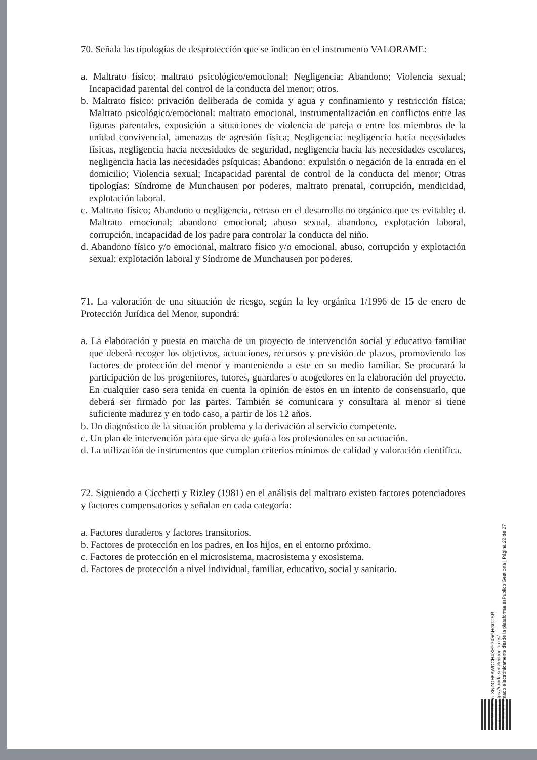70. Señala las tipologías de desprotección que se indican en el instrumento VALORAME:
a. Maltrato físico; maltrato psicológico/emocional; Negligencia; Abandono; Violencia sexual; Incapacidad parental del control de la conducta del menor; otros.
b. Maltrato físico: privación deliberada de comida y agua y confinamiento y restricción física; Maltrato psicológico/emocional: maltrato emocional, instrumentalización en conflictos entre las figuras parentales, exposición a situaciones de violencia de pareja o entre los miembros de la unidad convivencial, amenazas de agresión física; Negligencia: negligencia hacia necesidades físicas, negligencia hacia necesidades de seguridad, negligencia hacia las necesidades escolares, negligencia hacia las necesidades psíquicas; Abandono: expulsión o negación de la entrada en el domicilio; Violencia sexual; Incapacidad parental de control de la conducta del menor; Otras tipologías: Síndrome de Munchausen por poderes, maltrato prenatal, corrupción, mendicidad, explotación laboral.
c. Maltrato físico; Abandono o negligencia, retraso en el desarrollo no orgánico que es evitable; d. Maltrato emocional; abandono emocional; abuso sexual, abandono, explotación laboral, corrupción, incapacidad de los padre para controlar la conducta del niño.
d. Abandono físico y/o emocional, maltrato físico y/o emocional, abuso, corrupción y explotación sexual; explotación laboral y Síndrome de Munchausen por poderes.
71. La valoración de una situación de riesgo, según la ley orgánica 1/1996 de 15 de enero de Protección Jurídica del Menor, supondrá:
a. La elaboración y puesta en marcha de un proyecto de intervención social y educativo familiar que deberá recoger los objetivos, actuaciones, recursos y previsión de plazos, promoviendo los factores de protección del menor y manteniendo a este en su medio familiar. Se procurará la participación de los progenitores, tutores, guardares o acogedores en la elaboración del proyecto. En cualquier caso sera tenida en cuenta la opinión de estos en un intento de consensuarlo, que deberá ser firmado por las partes. También se comunicara y consultara al menor si tiene suficiente madurez y en todo caso, a partir de los 12 años.
b. Un diagnóstico de la situación problema y la derivación al servicio competente.
c. Un plan de intervención para que sirva de guía a los profesionales en su actuación.
d. La utilización de instrumentos que cumplan criterios mínimos de calidad y valoración científica.
72. Siguiendo a Cicchetti y Rizley (1981) en el análisis del maltrato existen factores potenciadores y factores compensatorios y señalan en cada categoría:
a. Factores duraderos y factores transitorios.
b. Factores de protección en los padres, en los hijos, en el entorno próximo.
c. Factores de protección en el microsistema, macrosistema y exosistema.
d. Factores de protección a nivel individual, familiar, educativo, social y sanitario.
Cód. Validación: 3NZGH5AWDCH4XEF7X5GHGGTSR
Verificación: https://ronda.sedelectronica.es/
Documento firmado electrónicamente desde la plataforma esPublico Gestiona | Página 22 de 27